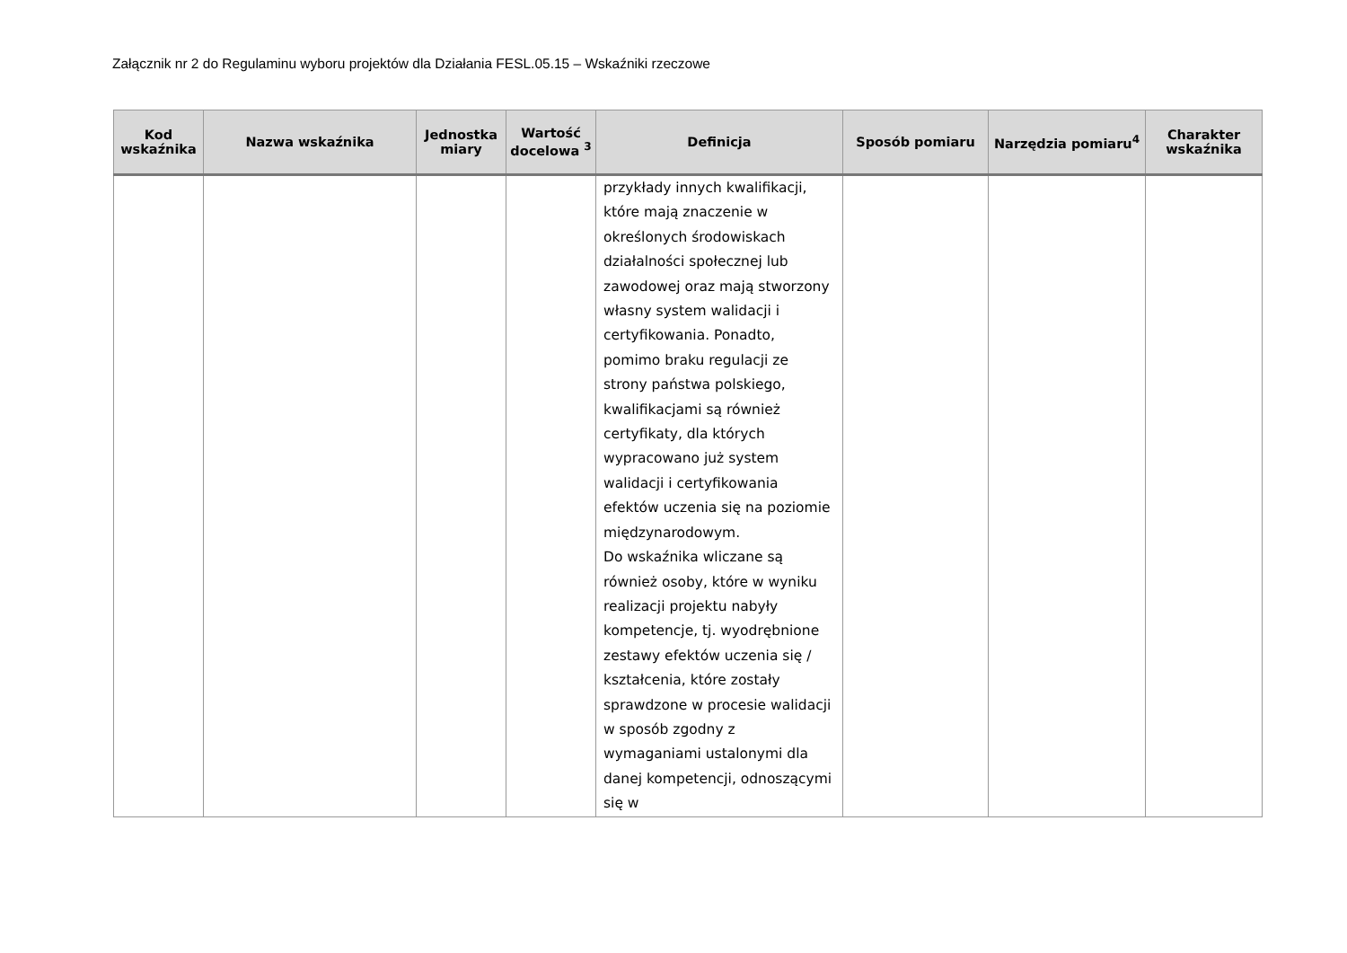Załącznik nr 2 do Regulaminu wyboru projektów dla Działania FESL.05.15 – Wskaźniki rzeczowe
| Kod wskaźnika | Nazwa wskaźnika | Jednostka miary | Wartość docelowa <sup>3</sup> | Definicja | Sposób pomiaru | Narzędzia pomiaru<sup>4</sup> | Charakter wskaźnika |
| --- | --- | --- | --- | --- | --- | --- | --- |
| | | | | przykłady innych kwalifikacji, które mają znaczenie w określonych środowiskach działalności społecznej lub zawodowej oraz mają stworzony własny system walidacji i certyfikowania. Ponadto, pomimo braku regulacji ze strony państwa polskiego, kwalifikacjami są również certyfikaty, dla których wypracowano już system walidacji i certyfikowania efektów uczenia się na poziomie międzynarodowym. Do wskaźnika wliczane są również osoby, które w wyniku realizacji projektu nabyły kompetencje, tj. wyodrębnione zestawy efektów uczenia się / kształcenia, które zostały sprawdzone w procesie walidacji w sposób zgodny z wymaganiami ustalonymi dla danej kompetencji, odnoszącymi się w | | | |